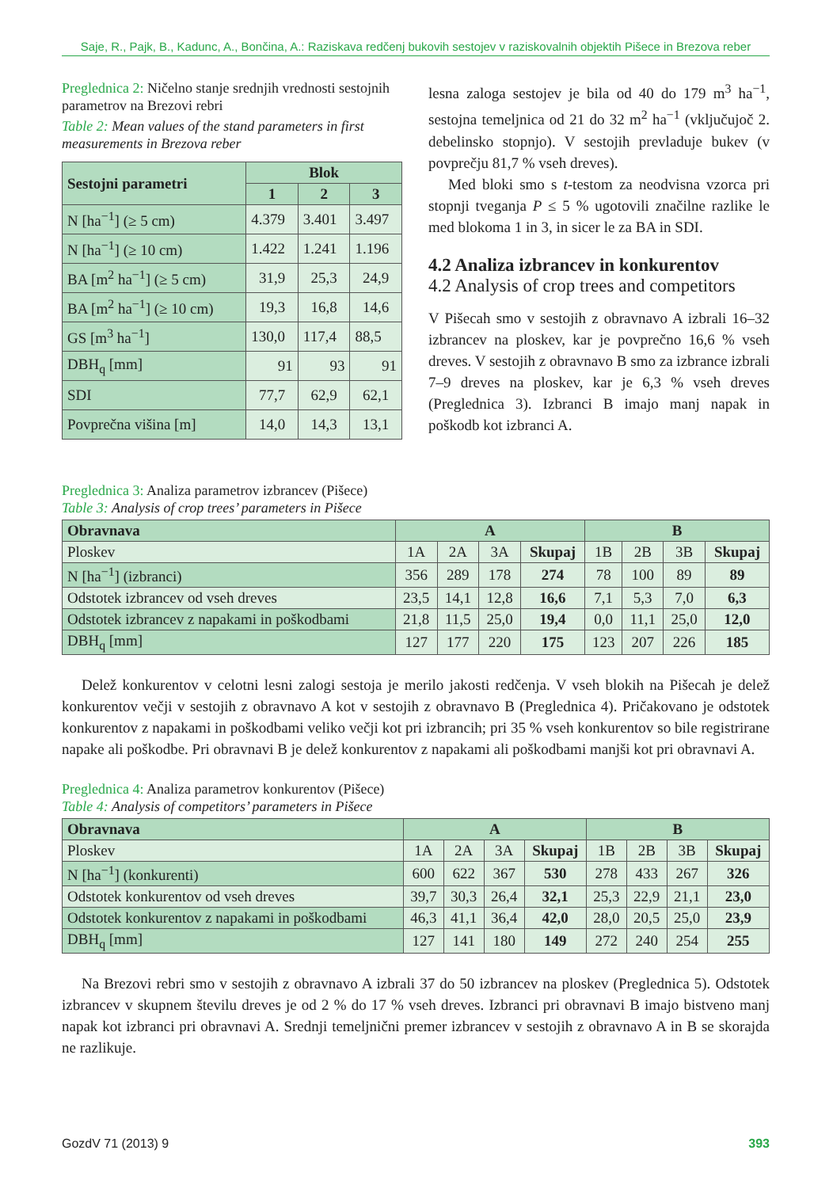Saje, R., Pajk, B., Kadunc, A., Bončina, A.: Raziskava redčenj bukovih sestojev v raziskovalnih objektih Pišece in Brezova reber
Preglednica 2: Ničelno stanje srednjih vrednosti sestojnih parametrov na Brezovi rebri
Table 2: Mean values of the stand parameters in first measurements in Brezova reber
| Sestojni parametri | Blok | | |
| --- | --- | --- | --- |
| | 1 | 2 | 3 |
| N [ha<sup>−1</sup>] (≥ 5 cm) | 4.379 | 3.401 | 3.497 |
| N [ha<sup>−1</sup>] (≥ 10 cm) | 1.422 | 1.241 | 1.196 |
| BA [m<sup>2</sup> ha<sup>−1</sup>] (≥ 5 cm) | 31,9 | 25,3 | 24,9 |
| BA [m<sup>2</sup> ha<sup>−1</sup>] (≥ 10 cm) | 19,3 | 16,8 | 14,6 |
| GS [m<sup>3</sup> ha<sup>−1</sup>] | 130,0 | 117,4 | 88,5 |
| DBH<sub>q</sub> [mm] | 91 | 93 | 91 |
| SDI | 77,7 | 62,9 | 62,1 |
| Povprečna višina [m] | 14,0 | 14,3 | 13,1 |
lesna zaloga sestojev je bila od 40 do 179 m<sup>3</sup> ha<sup>−1</sup>, sestojna temeljnica od 21 do 32 m<sup>2</sup> ha<sup>−1</sup> (vključujoč 2. debelinsko stopnjo). V sestojih prevladuje bukev (v povprečju 81,7 % vseh dreves).
Med bloki smo s t-testom za neodvisna vzorca pri stopnji tveganja P ≤ 5 % ugotovili značilne razlike le med blokoma 1 in 3, in sicer le za BA in SDI.
4.2 Analiza izbrancev in konkurentov
4.2 Analysis of crop trees and competitors
V Pišecah smo v sestojih z obravnavo A izbrali 16–32 izbrancev na ploskev, kar je povprečno 16,6 % vseh dreves. V sestojih z obravnavo B smo za izbrance izbrali 7–9 dreves na ploskev, kar je 6,3 % vseh dreves (Preglednica 3). Izbranci B imajo manj napak in poškodb kot izbranci A.
Preglednica 3: Analiza parametrov izbrancev (Pišece)
Table 3: Analysis of crop trees’ parameters in Pišece
| Obravnava | A | | | | B | | | |
| Ploskev | 1A | 2A | 3A | Skupaj | 1B | 2B | 3B | Skupaj |
| N [ha<sup>−1</sup>] (izbranci) | 356 | 289 | 178 | 274 | 78 | 100 | 89 | 89 |
| Odstotek izbrancev od vseh dreves | 23,5 | 14,1 | 12,8 | 16,6 | 7,1 | 5,3 | 7,0 | 6,3 |
| Odstotek izbrancev z napakami in poškodbami | 21,8 | 11,5 | 25,0 | 19,4 | 0,0 | 11,1 | 25,0 | 12,0 |
| DBH<sub>q</sub> [mm] | 127 | 177 | 220 | 175 | 123 | 207 | 226 | 185 |
Delež konkurentov v celotni lesni zalogi sestoja je merilo jakosti redčenja. V vseh blokih na Pišecah je delež konkurentov večji v sestojih z obravnavo A kot v sestojih z obravnavo B (Preglednica 4). Pričakovano je odstotek konkurentov z napakami in poškodbami veliko večji kot pri izbrancih; pri 35 % vseh konkurentov so bile registrirane napake ali poškodbe. Pri obravnavi B je delež konkurentov z napakami ali poškodbami manjši kot pri obravnavi A.
Preglednica 4: Analiza parametrov konkurentov (Pišece)
Table 4: Analysis of competitors’ parameters in Pišece
| Obravnava | A | | | | B | | | |
| Ploskev | 1A | 2A | 3A | Skupaj | 1B | 2B | 3B | Skupaj |
| N [ha<sup>−1</sup>] (konkurenti) | 600 | 622 | 367 | 530 | 278 | 433 | 267 | 326 |
| Odstotek konkurentov od vseh dreves | 39,7 | 30,3 | 26,4 | 32,1 | 25,3 | 22,9 | 21,1 | 23,0 |
| Odstotek konkurentov z napakami in poškodbami | 46,3 | 41,1 | 36,4 | 42,0 | 28,0 | 20,5 | 25,0 | 23,9 |
| DBH<sub>q</sub> [mm] | 127 | 141 | 180 | 149 | 272 | 240 | 254 | 255 |
Na Brezovi rebri smo v sestojih z obravnavo A izbrali 37 do 50 izbrancev na ploskev (Preglednica 5). Odstotek izbrancev v skupnem številu dreves je od 2 % do 17 % vseh dreves. Izbranci pri obravnavi B imajo bistveno manj napak kot izbranci pri obravnavi A. Srednji temeljnični premer izbrancev v sestojih z obravnavo A in B se skorajda ne razlikuje.
GozdV 71 (2013) 9 393